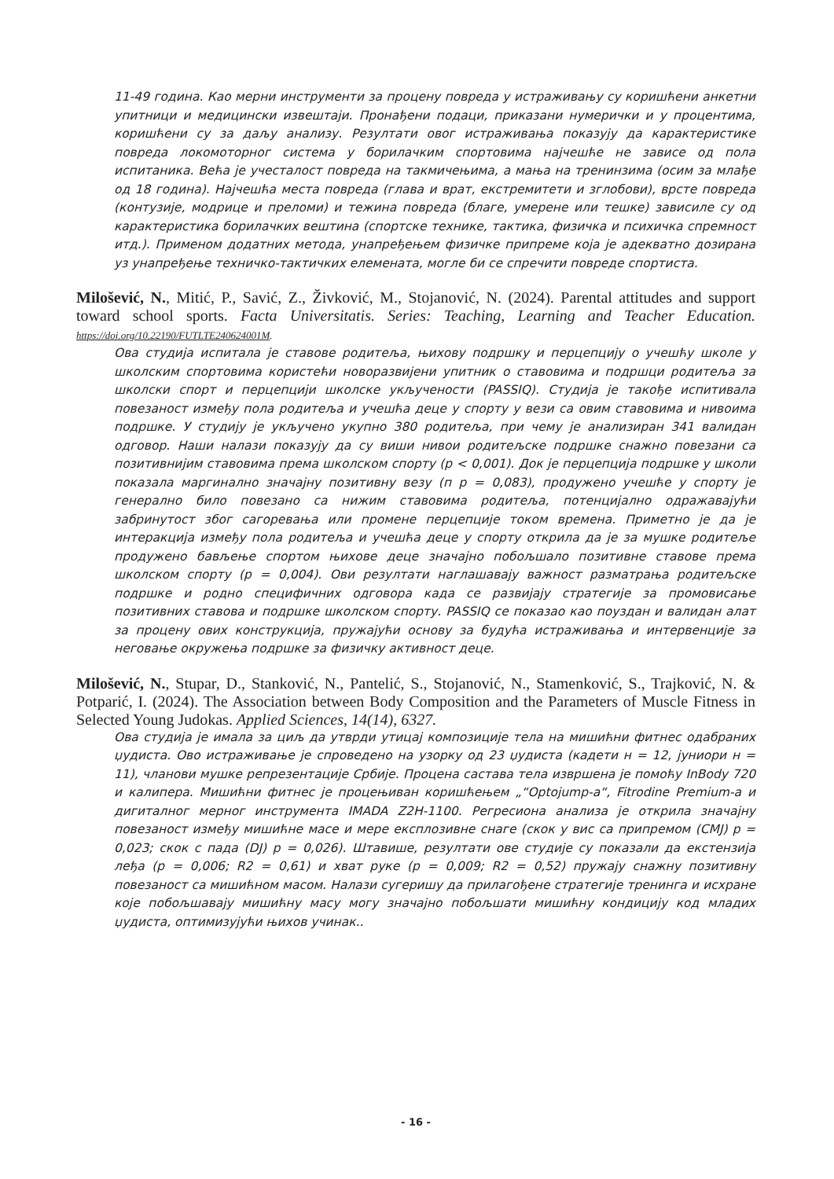11-49 година. Као мерни инструменти за процену повреда у истраживању су коришћени анкетни упитници и медицински извештаји. Пронађени подаци, приказани нумерички и у процентима, коришћени су за даљу анализу. Резултати овог истраживања показују да карактеристике повреда локомоторног система у борилачким спортовима најчешће не зависе од пола испитаника. Већа је учесталост повреда на такмичењима, а мања на тренинзима (осим за млађе од 18 година). Најчешћа места повреда (глава и врат, екстремитети и зглобови), врсте повреда (контузије, модрице и преломи) и тежина повреда (благе, умерене или тешке) зависиле су од карактеристика борилачких вештина (спортске технике, тактика, физичка и психичка спремност итд.). Применом додатних метода, унапређењем физичке припреме која је адекватно дозирана уз унапређење техничко-тактичких елемената, могле би се спречити повреде спортиста.
Milošević, N., Mitić, P., Savić, Z., Živković, M., Stojanović, N. (2024). Parental attitudes and support toward school sports. Facta Universitatis. Series: Teaching, Learning and Teacher Education. https://doi.org/10.22190/FUTLTE240624001M.
Ова студија испитала је ставове родитеља, њихову подршку и перцепцију о учешћу школе у школским спортовима користећи новоразвијени упитник о ставовима и подршци родитеља за школски спорт и перцепцији школске укључености (PASSIQ). Студија је такође испитивала повезаност између пола родитеља и учешћа деце у спорту у вези са овим ставовима и нивоима подршке. У студију је укључено укупно 380 родитеља, при чему је анализиран 341 валидан одговор. Наши налази показују да су виши нивои родитељске подршке снажно повезани са позитивнијим ставовима према школском спорту (p < 0,001). Док је перцепција подршке у школи показала маргинално значајну позитивну везу (п p = 0,083), продужено учешће у спорту је генерално било повезано са нижим ставовима родитеља, потенцијално одражавајући забринутост због сагоревања или промене перцепције током времена. Приметно је да је интеракција између пола родитеља и учешћа деце у спорту открила да је за мушке родитеље продужено бављење спортом њихове деце значајно побољшало позитивне ставове према школском спорту (p = 0,004). Ови резултати наглашавају важност разматрања родитељске подршке и родно специфичних одговора када се развијају стратегије за промовисање позитивних ставова и подршке школском спорту. PASSIQ се показао као поуздан и валидан алат за процену ових конструкција, пружајући основу за будућа истраживања и интервенције за неговање окружења подршке за физичку активност деце.
Milošević, N., Stupar, D., Stanković, N., Pantelić, S., Stojanović, N., Stamenković, S., Trajković, N. & Potparić, I. (2024). The Association between Body Composition and the Parameters of Muscle Fitness in Selected Young Judokas. Applied Sciences, 14(14), 6327.
Ова студија је имала за циљ да утврди утицај композиције тела на мишићни фитнес одабраних џудиста. Ово истраживање је спроведено на узорку од 23 џудиста (кадети н = 12, јуниори н = 11), чланови мушке репрезентације Србије. Процена састава тела извршена је помоћу InBody 720 и калипера. Мишићни фитнес је процењиван коришћењем „“Optojump-a“, Fitrodine Premium-a и дигиталног мерног инструмента IMADA Z2H-1100. Регресиона анализа је открила значајну повезаност између мишићне масе и мере експлозивне снаге (скок у вис са припремом (CMJ) p = 0,023; скок с пада (DJ) p = 0,026). Штавише, резултати ове студије су показали да екстензија леђа (p = 0,006; R2 = 0,61) и хват руке (p = 0,009; R2 = 0,52) пружају снажну позитивну повезаност са мишићном масом. Налази сугеришу да прилагођене стратегије тренинга и исхране које побољшавају мишићну масу могу значајно побољшати мишићну кондицију код младих џудиста, оптимизујући њихов учинак..
- 16 -